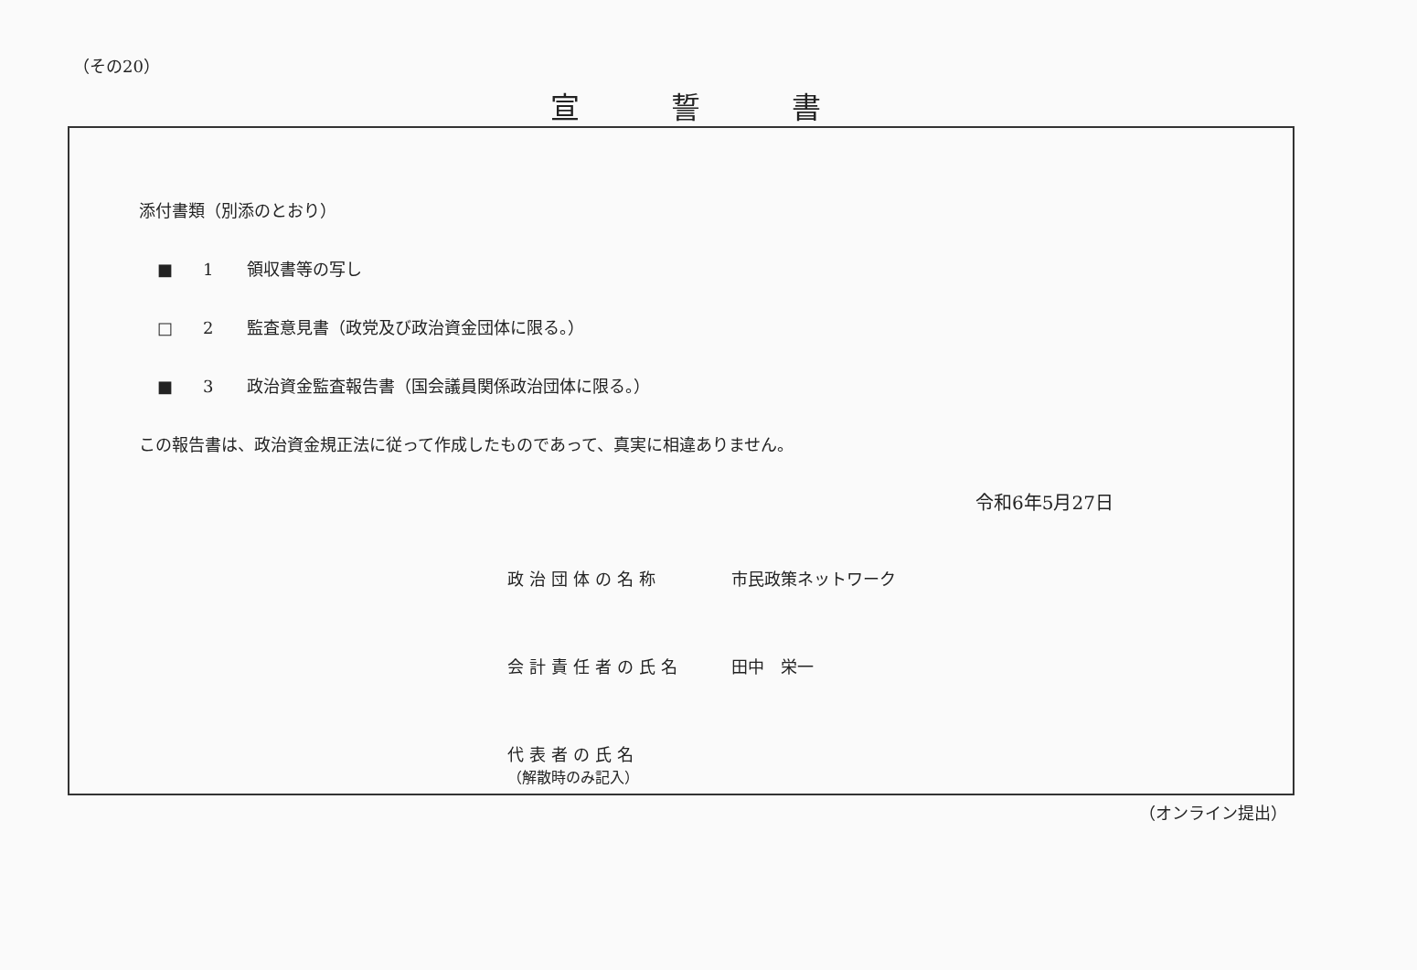（その20）
宣誓書
添付書類（別添のとおり）
■ 1 領収書等の写し
□ 2 監査意見書（政党及び政治資金団体に限る。）
■ 3 政治資金監査報告書（国会議員関係政治団体に限る。）
この報告書は、政治資金規正法に従って作成したものであって、真実に相違ありません。
令和6年5月27日
政治団体の名称 市民政策ネットワーク
会計責任者の氏名 田中　栄一
代表者の氏名
（解散時のみ記入）
（オンライン提出）